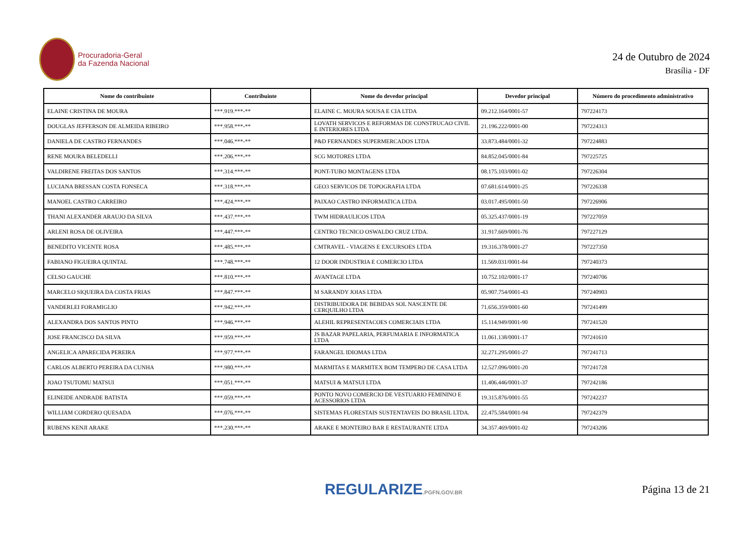Procuradoria-Geral
da Fazenda Nacional
24 de Outubro de 2024
Brasília - DF
| Nome do contribuinte | Contribuinte | Nome do devedor principal | Devedor principal | Número do procedimento administrativo |
| --- | --- | --- | --- | --- |
| ELAINE CRISTINA DE MOURA | ***.919.***-** | ELAINE C. MOURA SOUSA E CIA LTDA | 09.212.164/0001-57 | 797224173 |
| DOUGLAS JEFFERSON DE ALMEIDA RIBEIRO | ***.958.***-** | LOVATH SERVICOS E REFORMAS DE CONSTRUCAO CIVIL E INTERIORES LTDA | 21.196.222/0001-00 | 797224313 |
| DANIELA DE CASTRO FERNANDES | ***.046.***-** | P&D FERNANDES SUPERMERCADOS LTDA | 33.873.484/0001-32 | 797224883 |
| RENE MOURA BELEDELLI | ***.206.***-** | SCG MOTORES LTDA | 84.852.045/0001-84 | 797225725 |
| VALDIRENE FREITAS DOS SANTOS | ***.314.***-** | PONT-TUBO MONTAGENS LTDA | 08.175.103/0001-02 | 797226304 |
| LUCIANA BRESSAN COSTA FONSECA | ***.318.***-** | GEO3 SERVICOS DE TOPOGRAFIA LTDA | 07.681.614/0001-25 | 797226338 |
| MANOEL CASTRO CARREIRO | ***.424.***-** | PAIXAO CASTRO INFORMATICA LTDA | 03.017.495/0001-50 | 797226906 |
| THANI ALEXANDER ARAUJO DA SILVA | ***.437.***-** | TWM HIDRAULICOS LTDA | 05.325.437/0001-19 | 797227059 |
| ARLENI ROSA DE OLIVEIRA | ***.447.***-** | CENTRO TECNICO OSWALDO CRUZ LTDA. | 31.917.669/0001-76 | 797227129 |
| BENEDITO VICENTE ROSA | ***.485.***-** | CMTRAVEL - VIAGENS E EXCURSOES LTDA | 19.316.378/0001-27 | 797227350 |
| FABIANO FIGUEIRA QUINTAL | ***.748.***-** | 12 DOOR INDUSTRIA E COMERCIO LTDA | 11.569.031/0001-84 | 797240373 |
| CELSO GAUCHE | ***.810.***-** | AVANTAGE LTDA | 10.752.102/0001-17 | 797240706 |
| MARCELO SIQUEIRA DA COSTA FRIAS | ***.847.***-** | M SARANDY JOIAS LTDA | 05.907.754/0001-43 | 797240903 |
| VANDERLEI FORAMIGLIO | ***.942.***-** | DISTRIBUIDORA DE BEBIDAS SOL NASCENTE DE CERQUILHO LTDA | 71.656.359/0001-60 | 797241499 |
| ALEXANDRA DOS SANTOS PINTO | ***.946.***-** | ALEHIL REPRESENTACOES COMERCIAIS LTDA | 15.114.949/0001-90 | 797241520 |
| JOSE FRANCISCO DA SILVA | ***.959.***-** | JS BAZAR PAPELARIA, PERFUMARIA E INFORMATICA LTDA | 11.061.138/0001-17 | 797241610 |
| ANGELICA APARECIDA PEREIRA | ***.977.***-** | FARANGEL IDIOMAS LTDA | 32.271.295/0001-27 | 797241713 |
| CARLOS ALBERTO PEREIRA DA CUNHA | ***.980.***-** | MARMITAS E MARMITEX BOM TEMPERO DE CASA LTDA | 12.527.096/0001-20 | 797241728 |
| JOAO TSUTOMU MATSUI | ***.051.***-** | MATSUI & MATSUI LTDA | 11.406.446/0001-37 | 797242186 |
| ELINEIDE ANDRADE BATISTA | ***.059.***-** | PONTO NOVO COMERCIO DE VESTUARIO FEMININO E ACESSORIOS LTDA | 19.315.876/0001-55 | 797242237 |
| WILLIAM CORDERO QUESADA | ***.076.***-** | SISTEMAS FLORESTAIS SUSTENTAVEIS DO BRASIL LTDA. | 22.475.584/0001-94 | 797242379 |
| RUBENS KENJI ARAKE | ***.230.***-** | ARAKE E MONTEIRO BAR E RESTAURANTE LTDA | 34.357.469/0001-02 | 797243206 |
REGULARIZE.PGFN.GOV.BR
Página 13 de 21